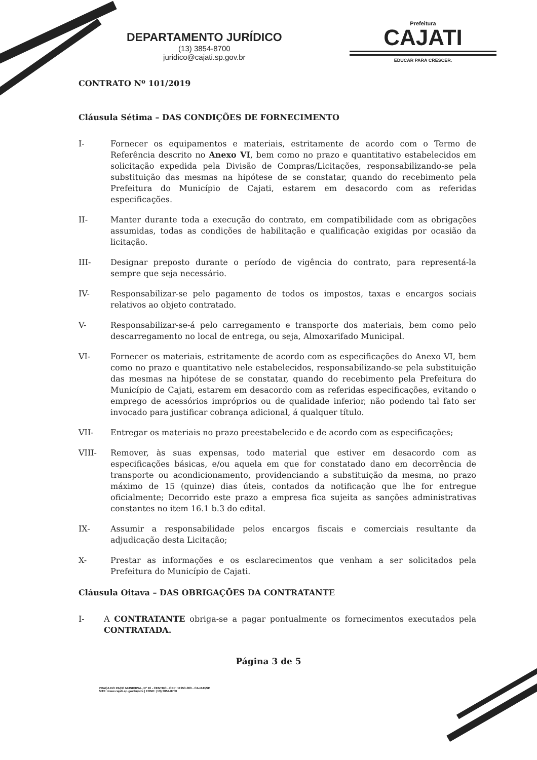DEPARTAMENTO JURÍDICO
(13) 3854-8700
juridico@cajati.sp.gov.br
Prefeitura
CAJATI
EDUCAR PARA CRESCER.
CONTRATO Nº 101/2019
Cláusula Sétima – DAS CONDIÇÕES DE FORNECIMENTO
I- Fornecer os equipamentos e materiais, estritamente de acordo com o Termo de Referência descrito no Anexo VI, bem como no prazo e quantitativo estabelecidos em solicitação expedida pela Divisão de Compras/Licitações, responsabilizando-se pela substituição das mesmas na hipótese de se constatar, quando do recebimento pela Prefeitura do Município de Cajati, estarem em desacordo com as referidas especificações.
II- Manter durante toda a execução do contrato, em compatibilidade com as obrigações assumidas, todas as condições de habilitação e qualificação exigidas por ocasião da licitação.
III- Designar preposto durante o período de vigência do contrato, para representá-la sempre que seja necessário.
IV- Responsabilizar-se pelo pagamento de todos os impostos, taxas e encargos sociais relativos ao objeto contratado.
V- Responsabilizar-se-á pelo carregamento e transporte dos materiais, bem como pelo descarregamento no local de entrega, ou seja, Almoxarifado Municipal.
VI- Fornecer os materiais, estritamente de acordo com as especificações do Anexo VI, bem como no prazo e quantitativo nele estabelecidos, responsabilizando-se pela substituição das mesmas na hipótese de se constatar, quando do recebimento pela Prefeitura do Município de Cajati, estarem em desacordo com as referidas especificações, evitando o emprego de acessórios impróprios ou de qualidade inferior, não podendo tal fato ser invocado para justificar cobrança adicional, á qualquer título.
VII- Entregar os materiais no prazo preestabelecido e de acordo com as especificações;
VIII- Remover, às suas expensas, todo material que estiver em desacordo com as especificações básicas, e/ou aquela em que for constatado dano em decorrência de transporte ou acondicionamento, providenciando a substituição da mesma, no prazo máximo de 15 (quinze) dias úteis, contados da notificação que lhe for entregue oficialmente; Decorrido este prazo a empresa fica sujeita as sanções administrativas constantes no item 16.1 b.3 do edital.
IX- Assumir a responsabilidade pelos encargos fiscais e comerciais resultante da adjudicação desta Licitação;
X- Prestar as informações e os esclarecimentos que venham a ser solicitados pela Prefeitura do Município de Cajati.
Cláusula Oitava – DAS OBRIGAÇÕES DA CONTRATANTE
I- A CONTRATANTE obriga-se a pagar pontualmente os fornecimentos executados pela CONTRATADA.
Página 3 de 5
PRAÇA DO PAÇO MUNICIPAL, Nº 10 - CENTRO - CEP: 11950-000 - CAJATI/SP
SITE: www.cajati.sp.gov.br/site | FONE: (13) 3854-8700